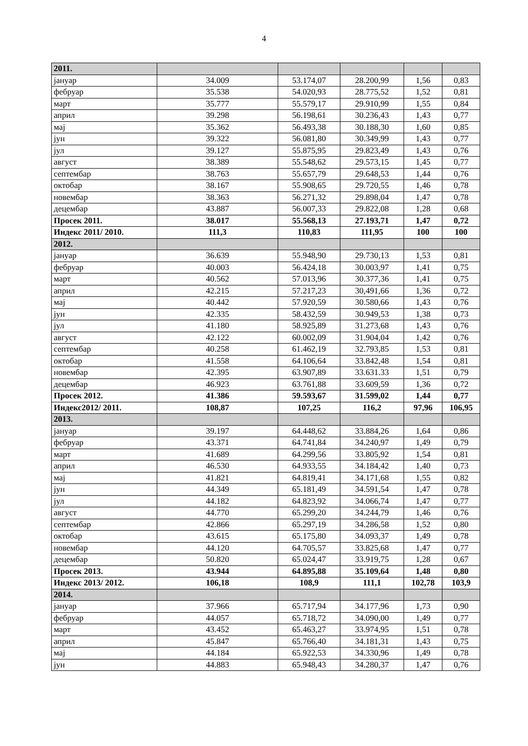4
| 2011. | | | | | |
| јануар | 34.009 | 53.174,07 | 28.200,99 | 1,56 | 0,83 |
| фебруар | 35.538 | 54.020,93 | 28.775,52 | 1,52 | 0,81 |
| март | 35.777 | 55.579,17 | 29.910,99 | 1,55 | 0,84 |
| април | 39.298 | 56.198,61 | 30.236,43 | 1,43 | 0,77 |
| мај | 35.362 | 56.493,38 | 30.188,30 | 1,60 | 0,85 |
| јун | 39.322 | 56.081,80 | 30.349,99 | 1,43 | 0,77 |
| јул | 39.127 | 55.875,95 | 29.823,49 | 1,43 | 0,76 |
| август | 38.389 | 55.548,62 | 29.573,15 | 1,45 | 0,77 |
| септембар | 38.763 | 55.657,79 | 29.648,53 | 1,44 | 0,76 |
| октобар | 38.167 | 55.908,65 | 29.720,55 | 1,46 | 0,78 |
| новембар | 38.363 | 56.271,32 | 29.898,04 | 1,47 | 0,78 |
| децембар | 43.887 | 56.007,33 | 29.822,08 | 1,28 | 0,68 |
| Просек 2011. | 38.017 | 55.568,13 | 27.193,71 | 1,47 | 0,72 |
| Индекс 2011/ 2010. | 111,3 | 110,83 | 111,95 | 100 | 100 |
| 2012. | | | | | |
| јануар | 36.639 | 55.948,90 | 29.730,13 | 1,53 | 0,81 |
| фебруар | 40.003 | 56.424,18 | 30.003,97 | 1,41 | 0,75 |
| март | 40.562 | 57.013,96 | 30.377,36 | 1,41 | 0,75 |
| април | 42.215 | 57.217,23 | 30,491,66 | 1,36 | 0,72 |
| мај | 40.442 | 57.920,59 | 30.580,66 | 1,43 | 0,76 |
| јун | 42.335 | 58.432,59 | 30.949,53 | 1,38 | 0,73 |
| јул | 41.180 | 58.925,89 | 31.273,68 | 1,43 | 0,76 |
| август | 42.122 | 60.002,09 | 31.904,04 | 1,42 | 0,76 |
| септембар | 40.258 | 61.462,19 | 32.793,85 | 1,53 | 0,81 |
| октобар | 41.558 | 64.106,64 | 33.842,48 | 1,54 | 0,81 |
| новембар | 42.395 | 63.907,89 | 33.631.33 | 1,51 | 0,79 |
| децембар | 46.923 | 63.761,88 | 33.609,59 | 1,36 | 0,72 |
| Просек 2012. | 41.386 | 59.593,67 | 31.599,02 | 1,44 | 0,77 |
| Индекс2012/ 2011. | 108,87 | 107,25 | 116,2 | 97,96 | 106,95 |
| 2013. | | | | | |
| јануар | 39.197 | 64.448,62 | 33.884,26 | 1,64 | 0,86 |
| фебруар | 43.371 | 64.741,84 | 34.240,97 | 1,49 | 0,79 |
| март | 41.689 | 64.299,56 | 33.805,92 | 1,54 | 0,81 |
| април | 46.530 | 64.933,55 | 34.184,42 | 1,40 | 0,73 |
| мај | 41.821 | 64.819,41 | 34.171,68 | 1,55 | 0,82 |
| јун | 44.349 | 65.181,49 | 34.591,54 | 1,47 | 0,78 |
| јул | 44.182 | 64.823,92 | 34.066,74 | 1,47 | 0,77 |
| август | 44.770 | 65.299,20 | 34.244,79 | 1,46 | 0,76 |
| септембар | 42.866 | 65.297,19 | 34.286,58 | 1,52 | 0,80 |
| октобар | 43.615 | 65.175,80 | 34.093,37 | 1,49 | 0,78 |
| новембар | 44.120 | 64.705,57 | 33.825,68 | 1,47 | 0,77 |
| децембар | 50.820 | 65.024,47 | 33.919,75 | 1,28 | 0,67 |
| Просек 2013. | 43.944 | 64.895,88 | 35.109,64 | 1,48 | 0,80 |
| Индекс 2013/ 2012. | 106,18 | 108,9 | 111,1 | 102,78 | 103,9 |
| 2014. | | | | | |
| јануар | 37.966 | 65.717,94 | 34.177,96 | 1,73 | 0,90 |
| фебруар | 44.057 | 65.718,72 | 34.090,00 | 1,49 | 0,77 |
| март | 43.452 | 65.463,27 | 33.974,95 | 1,51 | 0,78 |
| април | 45.847 | 65.766,40 | 34.181,31 | 1,43 | 0,75 |
| мај | 44.184 | 65.922,53 | 34.330,96 | 1,49 | 0,78 |
| јун | 44.883 | 65.948,43 | 34.280,37 | 1,47 | 0,76 |